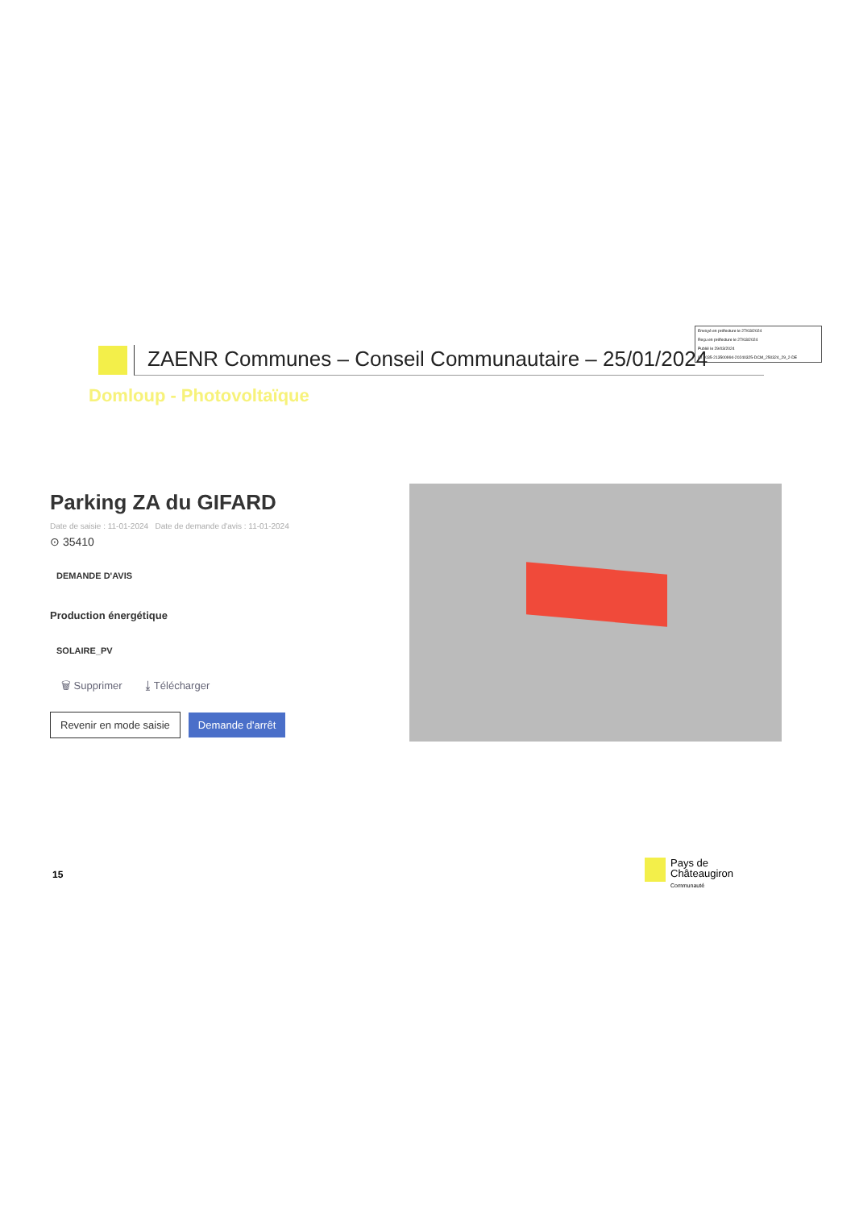Envoyé en préfecture le 27/03/2024
Reçu en préfecture le 27/03/2024
Publié le 29/03/2024
ID : 035-213500994-20240325-DCM_250324_29_2-DE
ZAENR Communes – Conseil Communautaire – 25/01/2024
Domloup - Photovoltaïque
Parking ZA du GIFARD
Date de saisie : 11-01-2024 Date de demande d'avis : 11-01-2024
⊙ 35410
DEMANDE D'AVIS
Production énergétique
SOLAIRE_PV
🗑 Supprimer ⤓ Télécharger
Revenir en mode saisie Demande d'arrêt
15
Pays de
Châteaugiron
Communauté